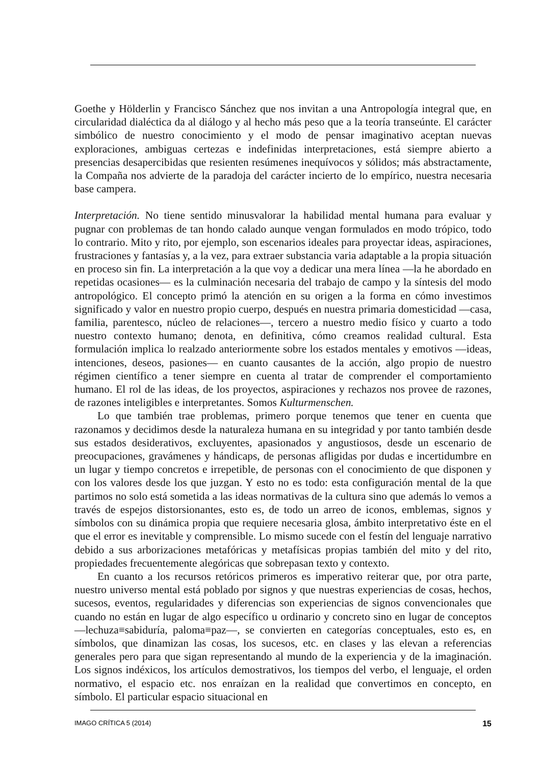Goethe y Hölderlin y Francisco Sánchez que nos invitan a una Antropología integral que, en circularidad dialéctica da al diálogo y al hecho más peso que a la teoría transeúnte. El carácter simbólico de nuestro conocimiento y el modo de pensar imaginativo aceptan nuevas exploraciones, ambiguas certezas e indefinidas interpretaciones, está siempre abierto a presencias desapercibidas que resienten resúmenes inequívocos y sólidos; más abstractamente, la Compaña nos advierte de la paradoja del carácter incierto de lo empírico, nuestra necesaria base campera.
Interpretación. No tiene sentido minusvalorar la habilidad mental humana para evaluar y pugnar con problemas de tan hondo calado aunque vengan formulados en modo trópico, todo lo contrario. Mito y rito, por ejemplo, son escenarios ideales para proyectar ideas, aspiraciones, frustraciones y fantasías y, a la vez, para extraer substancia varia adaptable a la propia situación en proceso sin fin. La interpretación a la que voy a dedicar una mera línea —la he abordado en repetidas ocasiones— es la culminación necesaria del trabajo de campo y la síntesis del modo antropológico. El concepto primó la atención en su origen a la forma en cómo investimos significado y valor en nuestro propio cuerpo, después en nuestra primaria domesticidad —casa, familia, parentesco, núcleo de relaciones—, tercero a nuestro medio físico y cuarto a todo nuestro contexto humano; denota, en definitiva, cómo creamos realidad cultural. Esta formulación implica lo realzado anteriormente sobre los estados mentales y emotivos —ideas, intenciones, deseos, pasiones— en cuanto causantes de la acción, algo propio de nuestro régimen científico a tener siempre en cuenta al tratar de comprender el comportamiento humano. El rol de las ideas, de los proyectos, aspiraciones y rechazos nos provee de razones, de razones inteligibles e interpretantes. Somos Kulturmenschen.
Lo que también trae problemas, primero porque tenemos que tener en cuenta que razonamos y decidimos desde la naturaleza humana en su integridad y por tanto también desde sus estados desiderativos, excluyentes, apasionados y angustiosos, desde un escenario de preocupaciones, gravámenes y hándicaps, de personas afligidas por dudas e incertidumbre en un lugar y tiempo concretos e irrepetible, de personas con el conocimiento de que disponen y con los valores desde los que juzgan. Y esto no es todo: esta configuración mental de la que partimos no solo está sometida a las ideas normativas de la cultura sino que además lo vemos a través de espejos distorsionantes, esto es, de todo un arreo de iconos, emblemas, signos y símbolos con su dinámica propia que requiere necesaria glosa, ámbito interpretativo éste en el que el error es inevitable y comprensible. Lo mismo sucede con el festín del lenguaje narrativo debido a sus arborizaciones metafóricas y metafísicas propias también del mito y del rito, propiedades frecuentemente alegóricas que sobrepasan texto y contexto.
En cuanto a los recursos retóricos primeros es imperativo reiterar que, por otra parte, nuestro universo mental está poblado por signos y que nuestras experiencias de cosas, hechos, sucesos, eventos, regularidades y diferencias son experiencias de signos convencionales que cuando no están en lugar de algo específico u ordinario y concreto sino en lugar de conceptos —lechuza≡sabiduría, paloma≡paz—, se convierten en categorías conceptuales, esto es, en símbolos, que dinamizan las cosas, los sucesos, etc. en clases y las elevan a referencias generales pero para que sigan representando al mundo de la experiencia y de la imaginación. Los signos indéxicos, los artículos demostrativos, los tiempos del verbo, el lenguaje, el orden normativo, el espacio etc. nos enraízan en la realidad que convertimos en concepto, en símbolo. El particular espacio situacional en
IMAGO CRÍTICA 5 (2014) 15